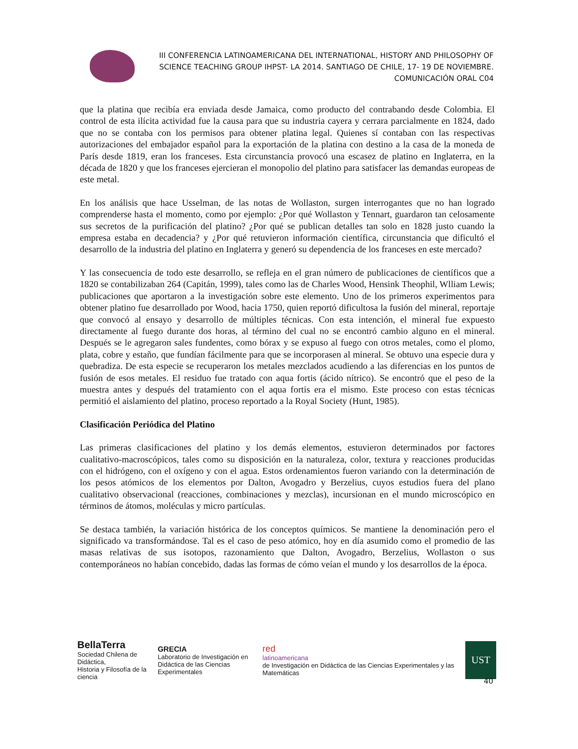III CONFERENCIA LATINOAMERICANA DEL INTERNATIONAL, HISTORY AND PHILOSOPHY OF SCIENCE TEACHING GROUP IHPST- LA 2014. SANTIAGO DE CHILE, 17- 19 DE NOVIEMBRE.
COMUNICACIÓN ORAL C04
que la platina que recibía era enviada desde Jamaica, como producto del contrabando desde Colombia. El control de esta ilícita actividad fue la causa para que su industria cayera y cerrara parcialmente en 1824, dado que no se contaba con los permisos para obtener platina legal. Quienes sí contaban con las respectivas autorizaciones del embajador español para la exportación de la platina con destino a la casa de la moneda de París desde 1819, eran los franceses. Esta circunstancia provocó una escasez de platino en Inglaterra, en la década de 1820 y que los franceses ejercieran el monopolio del platino para satisfacer las demandas europeas de este metal.
En los análisis que hace Usselman, de las notas de Wollaston, surgen interrogantes que no han logrado comprenderse hasta el momento, como por ejemplo: ¿Por qué Wollaston y Tennart, guardaron tan celosamente sus secretos de la purificación del platino? ¿Por qué se publican detalles tan solo en 1828 justo cuando la empresa estaba en decadencia? y ¿Por qué retuvieron información científica, circunstancia que dificultó el desarrollo de la industria del platino en Inglaterra y generó su dependencia de los franceses en este mercado?
Y las consecuencia de todo este desarrollo, se refleja en el gran número de publicaciones de científicos que a 1820 se contabilizaban 264 (Capitán, 1999), tales como las de Charles Wood, Hensink Theophil, Wlliam Lewis; publicaciones que aportaron a la investigación sobre este elemento. Uno de los primeros experimentos para obtener platino fue desarrollado por Wood, hacia 1750, quien reportó dificultosa la fusión del mineral, reportaje que convocó al ensayo y desarrollo de múltiples técnicas. Con esta intención, el mineral fue expuesto directamente al fuego durante dos horas, al término del cual no se encontró cambio alguno en el mineral. Después se le agregaron sales fundentes, como bórax y se expuso al fuego con otros metales, como el plomo, plata, cobre y estaño, que fundían fácilmente para que se incorporasen al mineral. Se obtuvo una especie dura y quebradiza. De esta especie se recuperaron los metales mezclados acudiendo a las diferencias en los puntos de fusión de esos metales. El residuo fue tratado con aqua fortis (ácido nítrico). Se encontró que el peso de la muestra antes y después del tratamiento con el aqua fortis era el mismo. Este proceso con estas técnicas permitió el aislamiento del platino, proceso reportado a la Royal Society (Hunt, 1985).
Clasificación Periódica del Platino
Las primeras clasificaciones del platino y los demás elementos, estuvieron determinados por factores cualitativo-macroscópicos, tales como su disposición en la naturaleza, color, textura y reacciones producidas con el hidrógeno, con el oxígeno y con el agua. Estos ordenamientos fueron variando con la determinación de los pesos atómicos de los elementos por Dalton, Avogadro y Berzelius, cuyos estudios fuera del plano cualitativo observacional (reacciones, combinaciones y mezclas), incursionan en el mundo microscópico en términos de átomos, moléculas y micro partículas.
Se destaca también, la variación histórica de los conceptos químicos. Se mantiene la denominación pero el significado va transformándose. Tal es el caso de peso atómico, hoy en día asumido como el promedio de las masas relativas de sus isotopos, razonamiento que Dalton, Avogadro, Berzelius, Wollaston o sus contemporáneos no habían concebido, dadas las formas de cómo veían el mundo y los desarrollos de la época.
BellaTerra
Sociedad Chilena de Didáctica,
Historia y Filosofía de la ciencia
GRECIA
Laboratorio de Investigación en
Didáctica de las Ciencias Experimentales
red
latinoamericana
de Investigación en Didáctica de las Ciencias Experimentales y las Matemáticas
UST
40